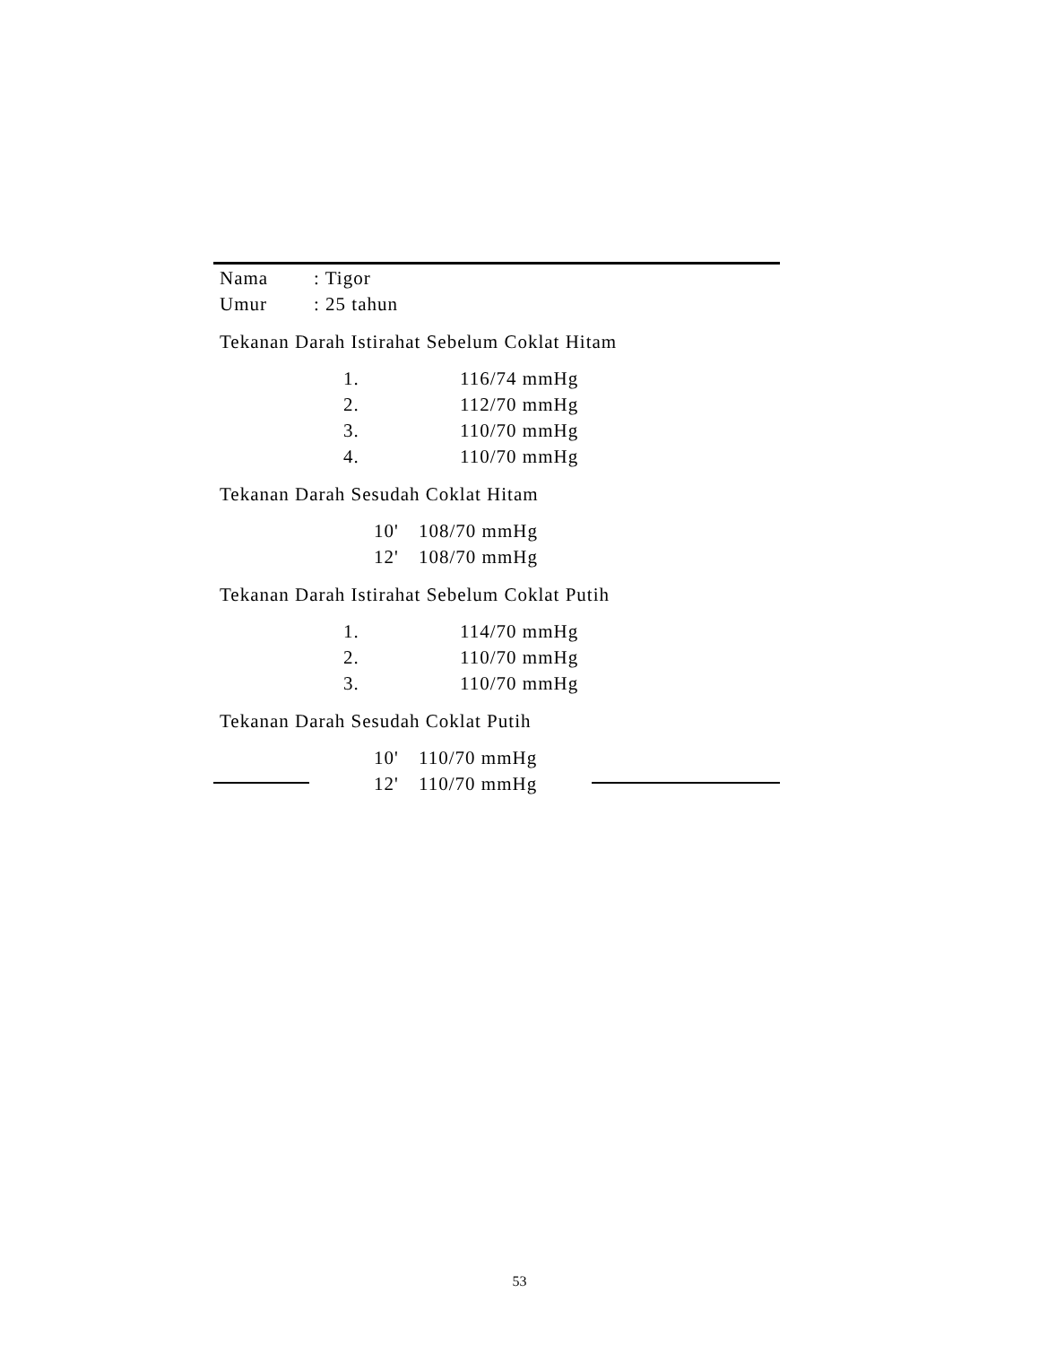Nama: Tigor
Umur: 25 tahun
Tekanan Darah Istirahat Sebelum Coklat Hitam
1. 116/74 mmHg
2. 112/70 mmHg
3. 110/70 mmHg
4. 110/70 mmHg
Tekanan Darah Sesudah Coklat Hitam
10' 108/70 mmHg
12' 108/70 mmHg
Tekanan Darah Istirahat Sebelum Coklat Putih
1. 114/70 mmHg
2. 110/70 mmHg
3. 110/70 mmHg
Tekanan Darah Sesudah Coklat Putih
10' 110/70 mmHg
12' 110/70 mmHg
53